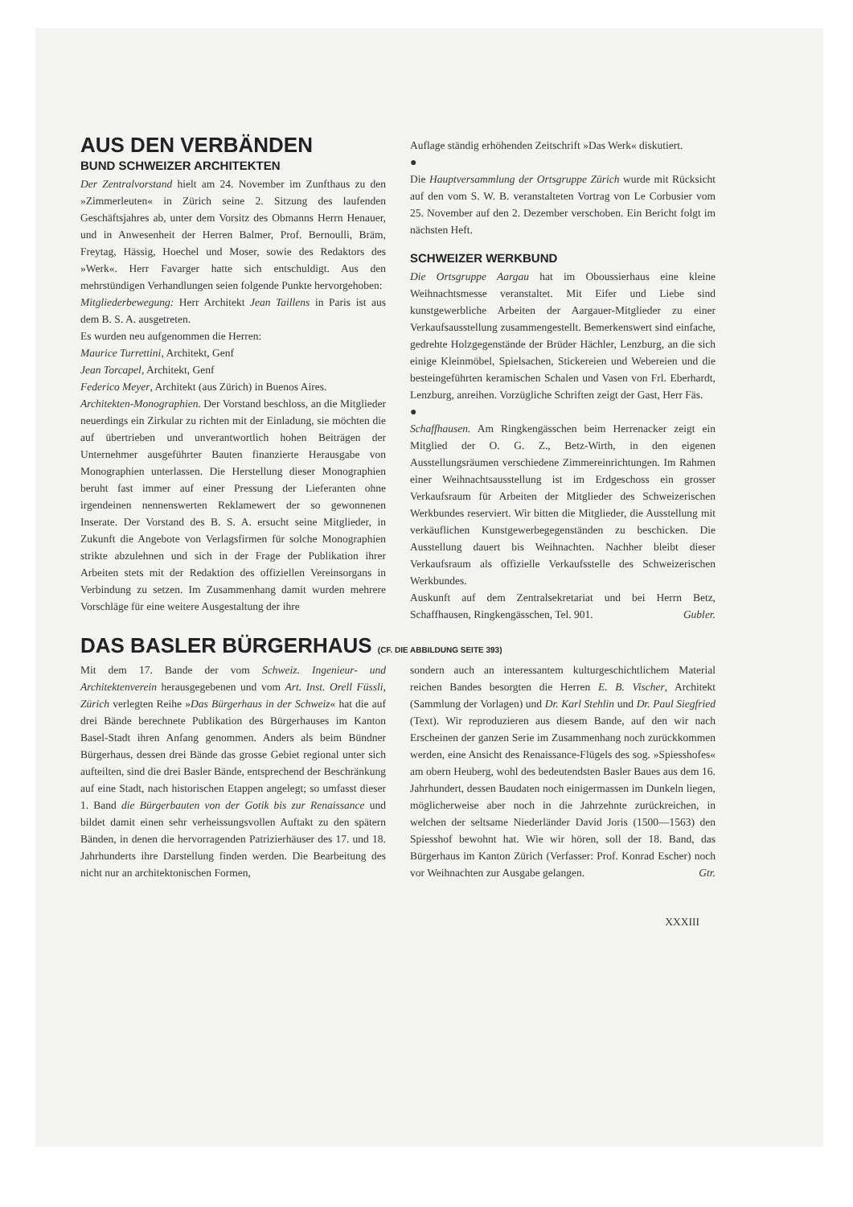AUS DEN VERBÄNDEN
BUND SCHWEIZER ARCHITEKTEN
Der Zentralvorstand hielt am 24. November im Zunfthaus zu den »Zimmerleuten« in Zürich seine 2. Sitzung des laufenden Geschäftsjahres ab, unter dem Vorsitz des Obmanns Herrn Henauer, und in Anwesenheit der Herren Balmer, Prof. Bernoulli, Bräm, Freytag, Hässig, Hoechel und Moser, sowie des Redaktors des »Werk«. Herr Favarger hatte sich entschuldigt. Aus den mehrstündigen Verhandlungen seien folgende Punkte hervorgehoben:
Mitgliederbewegung: Herr Architekt Jean Taillens in Paris ist aus dem B. S. A. ausgetreten.
Es wurden neu aufgenommen die Herren:
Maurice Turrettini, Architekt, Genf
Jean Torcapel, Architekt, Genf
Federico Meyer, Architekt (aus Zürich) in Buenos Aires.
Architekten-Monographien. Der Vorstand beschloss, an die Mitglieder neuerdings ein Zirkular zu richten mit der Einladung, sie möchten die auf übertrieben und unverantwortlich hohen Beiträgen der Unternehmer ausgeführter Bauten finanzierte Herausgabe von Monographien unterlassen. Die Herstellung dieser Monographien beruht fast immer auf einer Pressung der Lieferanten ohne irgendeinen nennenswerten Reklamewert der so gewonnenen Inserate. Der Vorstand des B. S. A. ersucht seine Mitglieder, in Zukunft die Angebote von Verlagsfirmen für solche Monographien strikte abzulehnen und sich in der Frage der Publikation ihrer Arbeiten stets mit der Redaktion des offiziellen Vereinsorgans in Verbindung zu setzen. Im Zusammenhang damit wurden mehrere Vorschläge für eine weitere Ausgestaltung der ihre
Auflage ständig erhöhenden Zeitschrift »Das Werk« diskutiert.
●
Die Hauptversammlung der Ortsgruppe Zürich wurde mit Rücksicht auf den vom S. W. B. veranstalteten Vortrag von Le Corbusier vom 25. November auf den 2. Dezember verschoben. Ein Bericht folgt im nächsten Heft.
SCHWEIZER WERKBUND
Die Ortsgruppe Aargau hat im Oboussierhaus eine kleine Weihnachtsmesse veranstaltet. Mit Eifer und Liebe sind kunstgewerbliche Arbeiten der Aargauer-Mitglieder zu einer Verkaufsausstellung zusammengestellt. Bemerkenswert sind einfache, gedrehte Holzgegenstände der Brüder Hächler, Lenzburg, an die sich einige Kleinmöbel, Spielsachen, Stickereien und Webereien und die besteingeführten keramischen Schalen und Vasen von Frl. Eberhardt, Lenzburg, anreihen. Vorzügliche Schriften zeigt der Gast, Herr Fäs.
●
Schaffhausen. Am Ringkengässchen beim Herrenacker zeigt ein Mitglied der O. G. Z., Betz-Wirth, in den eigenen Ausstellungsräumen verschiedene Zimmereinrichtungen. Im Rahmen einer Weihnachtsausstellung ist im Erdgeschoss ein grosser Verkaufsraum für Arbeiten der Mitglieder des Schweizerischen Werkbundes reserviert. Wir bitten die Mitglieder, die Ausstellung mit verkäuflichen Kunstgewerbegegenständen zu beschicken. Die Ausstellung dauert bis Weihnachten. Nachher bleibt dieser Verkaufsraum als offizielle Verkaufsstelle des Schweizerischen Werkbundes.
Auskunft auf dem Zentralsekretariat und bei Herrn Betz, Schaffhausen, Ringkengässchen, Tel. 901. Gubler.
DAS BASLER BÜRGERHAUS (CF. DIE ABBILDUNG SEITE 393)
Mit dem 17. Bande der vom Schweiz. Ingenieur- und Architektenverein herausgegebenen und vom Art. Inst. Orell Füssli, Zürich verlegten Reihe »Das Bürgerhaus in der Schweiz« hat die auf drei Bände berechnete Publikation des Bürgerhauses im Kanton Basel-Stadt ihren Anfang genommen. Anders als beim Bündner Bürgerhaus, dessen drei Bände das grosse Gebiet regional unter sich aufteilten, sind die drei Basler Bände, entsprechend der Beschränkung auf eine Stadt, nach historischen Etappen angelegt; so umfasst dieser 1. Band die Bürgerbauten von der Gotik bis zur Renaissance und bildet damit einen sehr verheissungsvollen Auftakt zu den spätern Bänden, in denen die hervorragenden Patrizierhäuser des 17. und 18. Jahrhunderts ihre Darstellung finden werden. Die Bearbeitung des nicht nur an architektonischen Formen,
sondern auch an interessantem kulturgeschichtlichem Material reichen Bandes besorgten die Herren E. B. Vischer, Architekt (Sammlung der Vorlagen) und Dr. Karl Stehlin und Dr. Paul Siegfried (Text). Wir reproduzieren aus diesem Bande, auf den wir nach Erscheinen der ganzen Serie im Zusammenhang noch zurückkommen werden, eine Ansicht des Renaissance-Flügels des sog. »Spiesshofes« am obern Heuberg, wohl des bedeutendsten Basler Baues aus dem 16. Jahrhundert, dessen Baudaten noch einigermassen im Dunkeln liegen, möglicherweise aber noch in die Jahrzehnte zurückreichen, in welchen der seltsame Niederländer David Joris (1500—1563) den Spiesshof bewohnt hat. Wie wir hören, soll der 18. Band, das Bürgerhaus im Kanton Zürich (Verfasser: Prof. Konrad Escher) noch vor Weihnachten zur Ausgabe gelangen. Gtr.
XXXIII